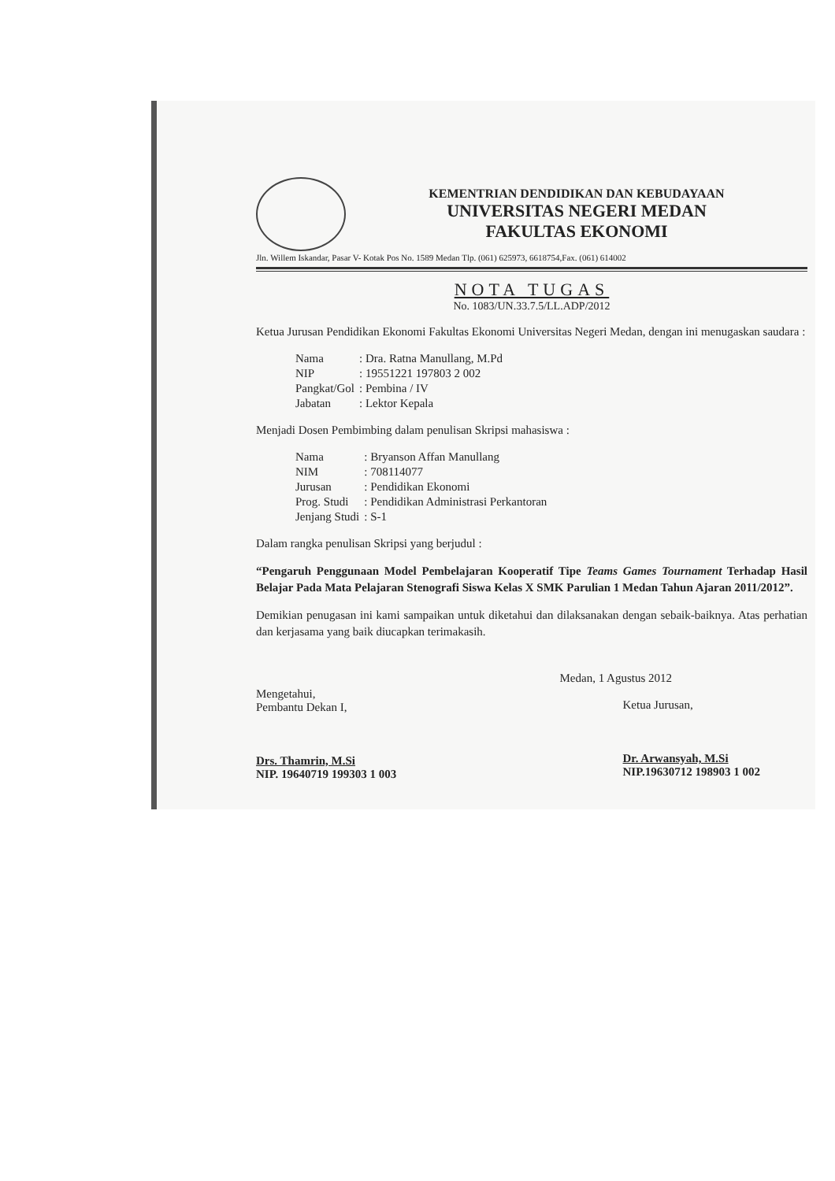KEMENTRIAN DENDIDIKAN DAN KEBUDAYAAN
UNIVERSITAS NEGERI MEDAN
FAKULTAS EKONOMI
Jln. Willem Iskandar, Pasar V- Kotak Pos No. 1589 Medan Tlp. (061) 625973, 6618754,Fax. (061) 614002
NOTA TUGAS
No. 1083/UN.33.7.5/LL.ADP/2012
Ketua Jurusan Pendidikan Ekonomi Fakultas Ekonomi Universitas Negeri Medan, dengan ini menugaskan saudara :
| Nama | : Dra. Ratna Manullang, M.Pd |
| NIP | : 19551221 197803 2 002 |
| Pangkat/Gol | : Pembina / IV |
| Jabatan | : Lektor Kepala |
Menjadi Dosen Pembimbing dalam penulisan Skripsi mahasiswa :
| Nama | : Bryanson Affan Manullang |
| NIM | : 708114077 |
| Jurusan | : Pendidikan Ekonomi |
| Prog. Studi | : Pendidikan Administrasi Perkantoran |
| Jenjang Studi | : S-1 |
Dalam rangka penulisan Skripsi yang berjudul :
“Pengaruh Penggunaan Model Pembelajaran Kooperatif Tipe Teams Games Tournament Terhadap Hasil Belajar Pada Mata Pelajaran Stenografi Siswa Kelas X SMK Parulian 1 Medan Tahun Ajaran 2011/2012”.
Demikian penugasan ini kami sampaikan untuk diketahui dan dilaksanakan dengan sebaik-baiknya. Atas perhatian dan kerjasama yang baik diucapkan terimakasih.
Mengetahui,
Pembantu Dekan I,
Drs. Thamrin, M.Si
NIP. 19640719 199303 1 003
Medan, 1 Agustus 2012
Ketua Jurusan,
Dr. Arwansyah, M.Si
NIP.19630712 198903 1 002